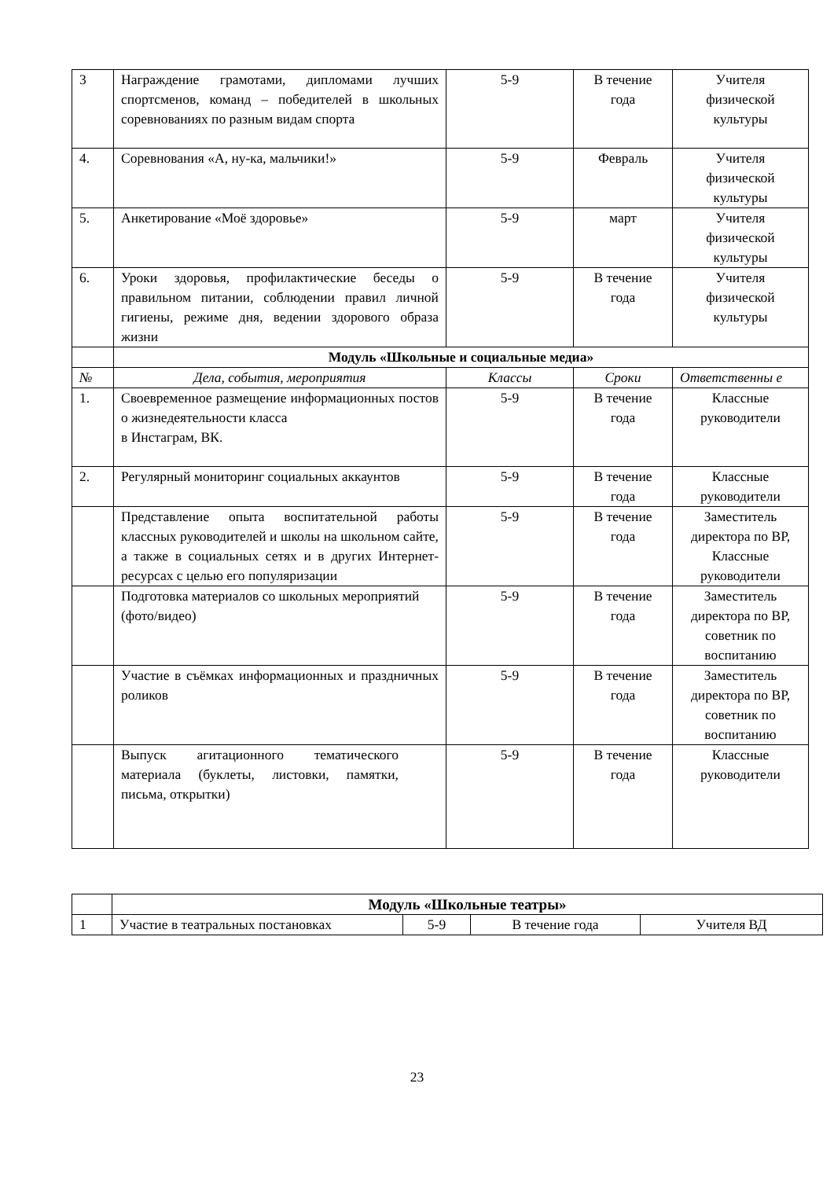| 3 | Награждение грамотами, дипломами лучших спортсменов, команд – победителей в школьных соревнованиях по разным видам спорта | 5-9 | В течение года | Учителя физической культуры |
| 4. | Соревнования «А, ну-ка, мальчики!» | 5-9 | Февраль | Учителя физической культуры |
| 5. | Анкетирование «Моё здоровье» | 5-9 | март | Учителя физической культуры |
| 6. | Уроки здоровья, профилактические беседы о правильном питании, соблюдении правил личной гигиены, режиме дня, ведении здорового образа жизни | 5-9 | В течение года | Учителя физической культуры |
| | Модуль «Школьные и социальные медиа» | | | |
| № | Дела, события, мероприятия | Классы | Сроки | Ответственны е |
| 1. | Своевременное размещение информационных постов о жизнедеятельности класса в Инстаграм, ВК. | 5-9 | В течение года | Классные руководители |
| 2. | Регулярный мониторинг социальных аккаунтов | 5-9 | В течение года | Классные руководители |
| | Представление опыта воспитательной работы классных руководителей и школы на школьном сайте, а также в социальных сетях и в других Интернет-ресурсах с целью его популяризации | 5-9 | В течение года | Заместитель директора по ВР, Классные руководители |
| | Подготовка материалов со школьных мероприятий (фото/видео) | 5-9 | В течение года | Заместитель директора по ВР, советник по воспитанию |
| | Участие в съёмках информационных и праздничных роликов | 5-9 | В течение года | Заместитель директора по ВР, советник по воспитанию |
| | Выпуск агитационного тематического материала (буклеты, листовки, памятки, письма, открытки) | 5-9 | В течение года | Классные руководители |
| | Модуль «Школьные театры» | | | |
| 1 | Участие в театральных постановках | 5-9 | В течение года | Учителя ВД |
23